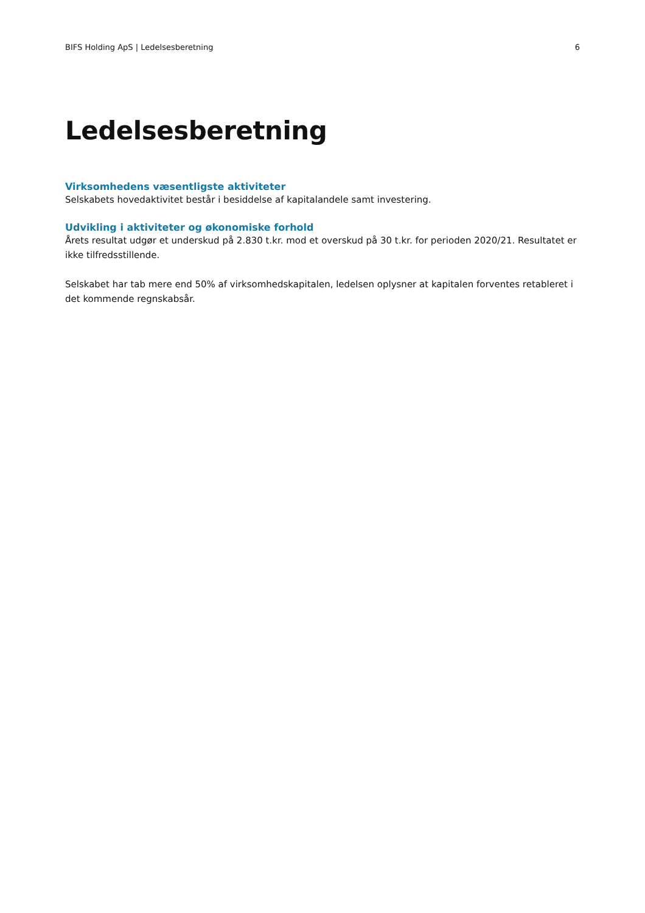BIFS Holding ApS | Ledelsesberetning 6
Ledelsesberetning
Virksomhedens væsentligste aktiviteter
Selskabets hovedaktivitet består i besiddelse af kapitalandele samt investering.
Udvikling i aktiviteter og økonomiske forhold
Årets resultat udgør et underskud på 2.830 t.kr. mod et overskud på 30 t.kr. for perioden 2020/21. Resultatet er ikke tilfredsstillende.
Selskabet har tab mere end 50% af virksomhedskapitalen, ledelsen oplysner at kapitalen forventes retableret i det kommende regnskabsår.